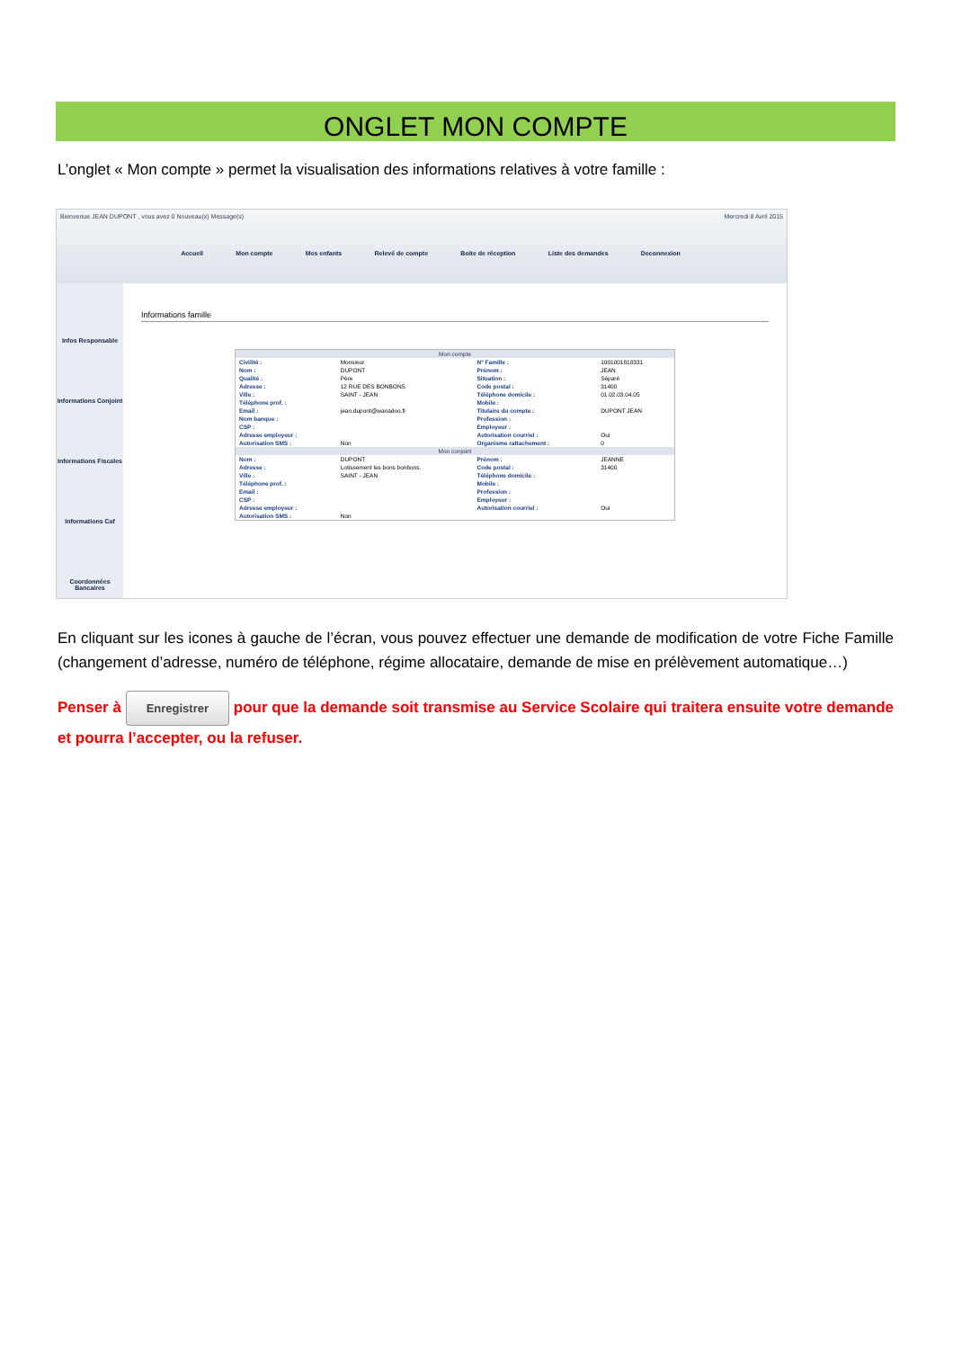ONGLET MON COMPTE
L’onglet « Mon compte » permet la visualisation des informations relatives à votre famille :
Bienvenue JEAN DUPONT , vous avez 0 Nouveau(x) Message(s) Mercredi 8 Avril 2015
Accueil Mon compte Mes enfants Relevé de compte Boite de réception Liste des demandes Deconnexion
Infos Responsable
Informations Conjoint
Informations Fiscales
Informations Caf
Coordonnées Bancaires
Informations famille
| Mon compte | | | |
| --- | --- | --- | --- |
| Civilité : | Monsieur | N° Famille : | 1001001818331 |
| Nom : | DUPONT | Prénom : | JEAN |
| Qualité : | Père | Situation : | Séparé |
| Adresse : | 12 RUE DES BONBONS | Code postal : | 31400 |
| Ville : | SAINT - JEAN | Téléphone domicile : | 01.02.03.04.05 |
| Téléphone prof. : | | Mobile : | |
| Email : | jean.dupont@wanadoo.fr | Titulaire du compte : | DUPONT JEAN |
| Nom banque : | | Profession : | |
| CSP : | | Employeur : | |
| Adresse employeur : | | Autorisation courriel : | Oui |
| Autorisation SMS : | Non | Organisme rattachement : | 0 |
| Mon conjoint | | | |
| Nom : | DUPONT | Prénom : | JEANNE |
| Adresse : | Lotissement les bons bonbons. | Code postal : | 31400 |
| Ville : | SAINT - JEAN | Téléphone domicile : | |
| Téléphone prof. : | | Mobile : | |
| Email : | | Profession : | |
| CSP : | | Employeur : | |
| Adresse employeur : | | Autorisation courriel : | Oui |
| Autorisation SMS : | Non | | |
En cliquant sur les icones à gauche de l’écran, vous pouvez effectuer une demande de modification de votre Fiche Famille (changement d’adresse, numéro de téléphone, régime allocataire, demande de mise en prélèvement automatique…)
Penser à Enregistrer pour que la demande soit transmise au Service Scolaire qui traitera ensuite votre demande et pourra l’accepter, ou la refuser.